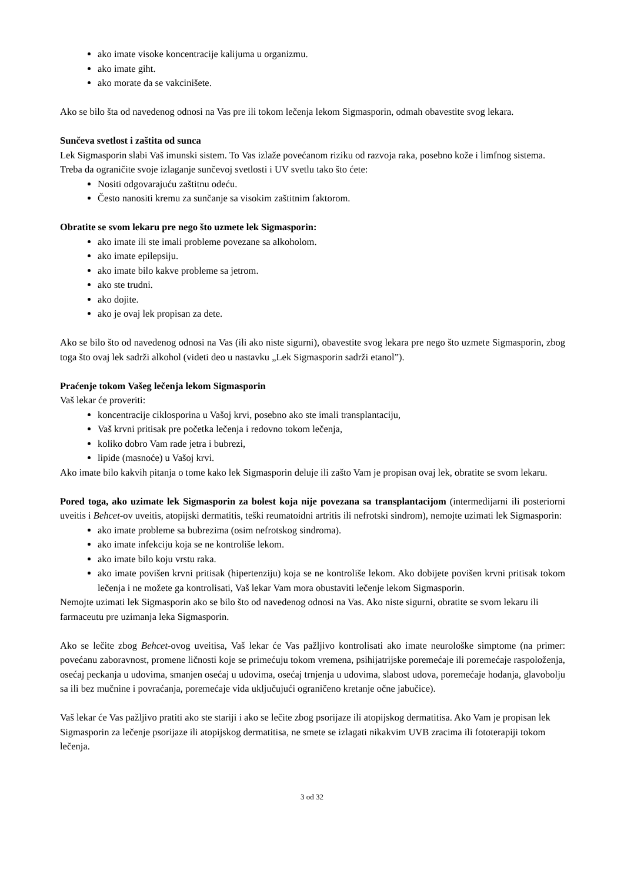ako imate visoke koncentracije kalijuma u organizmu.
ako imate giht.
ako morate da se vakcinišete.
Ako se bilo šta od navedenog odnosi na Vas pre ili tokom lečenja lekom Sigmasporin, odmah obavestite svog lekara.
Sunčeva svetlost i zaštita od sunca
Lek Sigmasporin slabi Vaš imunski sistem. To Vas izlaže povećanom riziku od razvoja raka, posebno kože i limfnog sistema. Treba da ograničite svoje izlaganje sunčevoj svetlosti i UV svetlu tako što ćete:
Nositi odgovarajuću zaštitnu odeću.
Često nanositi kremu za sunčanje sa visokim zaštitnim faktorom.
Obratite se svom lekaru pre nego što uzmete lek Sigmasporin:
ako imate ili ste imali probleme povezane sa alkoholom.
ako imate epilepsiju.
ako imate bilo kakve probleme sa jetrom.
ako ste trudni.
ako dojite.
ako je ovaj lek propisan za dete.
Ako se bilo što od navedenog odnosi na Vas (ili ako niste sigurni), obavestite svog lekara pre nego što uzmete Sigmasporin, zbog toga što ovaj lek sadrži alkohol (videti deo u nastavku „Lek Sigmasporin sadrži etanol”).
Praćenje tokom Vašeg lečenja lekom Sigmasporin
Vaš lekar će proveriti:
koncentracije ciklosporina u Vašoj krvi, posebno ako ste imali transplantaciju,
Vaš krvni pritisak pre početka lečenja i redovno tokom lečenja,
koliko dobro Vam rade jetra i bubrezi,
lipide (masnoće) u Vašoj krvi.
Ako imate bilo kakvih pitanja o tome kako lek Sigmasporin deluje ili zašto Vam je propisan ovaj lek, obratite se svom lekaru.
Pored toga, ako uzimate lek Sigmasporin za bolest koja nije povezana sa transplantacijom (intermedijarni ili posteriorni uveitis i Behcet-ov uveitis, atopijski dermatitis, teški reumatoidni artritis ili nefrotski sindrom), nemojte uzimati lek Sigmasporin:
ako imate probleme sa bubrezima (osim nefrotskog sindroma).
ako imate infekciju koja se ne kontroliše lekom.
ako imate bilo koju vrstu raka.
ako imate povišen krvni pritisak (hipertenziju) koja se ne kontroliše lekom. Ako dobijete povišen krvni pritisak tokom lečenja i ne možete ga kontrolisati, Vaš lekar Vam mora obustaviti lečenje lekom Sigmasporin.
Nemojte uzimati lek Sigmasporin ako se bilo što od navedenog odnosi na Vas. Ako niste sigurni, obratite se svom lekaru ili farmaceutu pre uzimanja leka Sigmasporin.
Ako se lečite zbog Behcet-ovog uveitisa, Vaš lekar će Vas pažljivo kontrolisati ako imate neurološke simptome (na primer: povećanu zaboravnost, promene ličnosti koje se primećuju tokom vremena, psihijatrijske poremećaje ili poremećaje raspoloženja, osećaj peckanja u udovima, smanjen osećaj u udovima, osećaj trnjenja u udovima, slabost udova, poremećaje hodanja, glavobolju sa ili bez mučnine i povraćanja, poremećaje vida uključujući ograničeno kretanje očne jabučice).
Vaš lekar će Vas pažljivo pratiti ako ste stariji i ako se lečite zbog psorijaze ili atopijskog dermatitisa. Ako Vam je propisan lek Sigmasporin za lečenje psorijaze ili atopijskog dermatitisa, ne smete se izlagati nikakvim UVB zracima ili fototerapiji tokom lečenja.
3 od 32